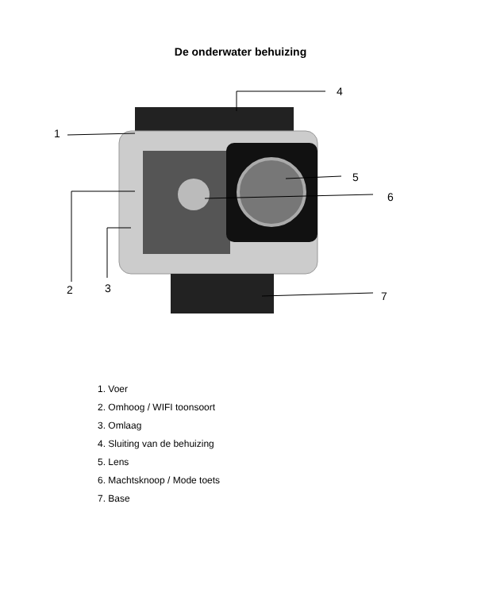De onderwater behuizing
1
4
5
6
2 3
7
1. Voer
2. Omhoog / WIFI toonsoort
3. Omlaag
4. Sluiting van de behuizing
5. Lens
6. Machtsknoop / Mode toets
7. Base